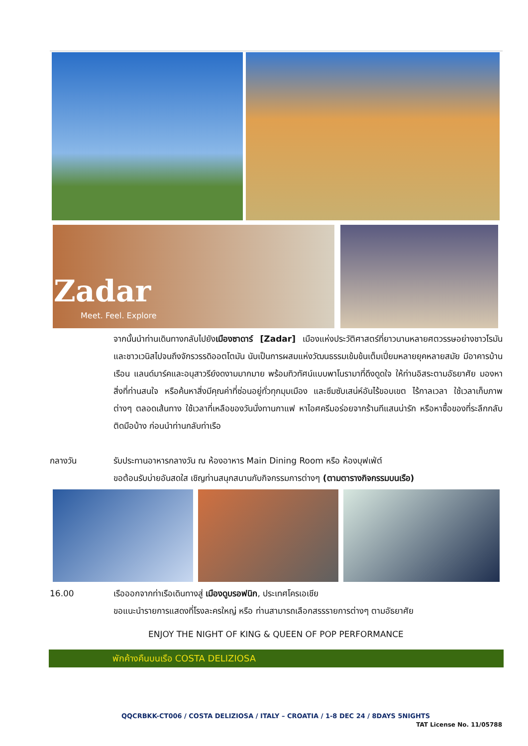Zadar
Meet. Feel. Explore
จากนั้นนำท่านเดินทางกลับไปยังเมืองซาดาร์ [Zadar] เมืองแห่งประวัติศาสตร์ที่ยาวนานหลายศตวรรษอย่างชาวโรมันและชาวเวนิสไปจนถึงจักรวรรดิออตโตมัน นับเป็นการผสมแห่งวัฒนธรรมเข้มข้นเต็มเปี่ยมหลายยุคหลายสมัย มีอาคารบ้านเรือน แลนด์มาร์คและอนุสาวรีย์งดงามมากมาย พร้อมทิวทัศน์แบบพาโนรามาที่ดึงดูดใจ ให้ท่านอิสระตามอัธยาศัย มองหาสิ่งที่ท่านสนใจ หรือค้นหาสิ่งมีคุณค่าที่ซ่อนอยู่ทั่วทุกมุมเมือง และซึมซับเสน่ห์อันไร้ขอบเขต ไร้กาลเวลา ใช้เวลาเก็บภาพต่างๆ ตลอดเส้นทาง ใช้เวลาที่เหลือของวันนั่งทานกาแฟ หาไอศครีมอร่อยจากร้านทีแสนน่ารัก หรือหาซื้อของที่ระลึกกลับติดมือบ้าง ก่อนนำท่านกลับท่าเรือ
กลางวัน
รับประทานอาหารกลางวัน ณ ห้องอาหาร Main Dining Room หรือ ห้องบุฟเฟ่ต์
ขอต้อนรับบ่ายอันสดใส เชิญท่านสนุกสนานกับกิจกรรมการต่างๆ (ตามตารางกิจกรรมบนเรือ)
16.00
เรือออกจากท่าเรือเดินทางสู่ เมืองดูบรอฟนิก, ประเทศโครเอเชีย
ขอแนะนำรายการแสดงที่โรงละครใหญ่ หรือ ท่านสามารถเลือกสรรรายการต่างๆ ตามอัธยาศัย
ENJOY THE NIGHT OF KING & QUEEN OF POP PERFORMANCE
พักค้างคืนบนเรือ COSTA DELIZIOSA
QQCRBKK-CT006 / COSTA DELIZIOSA / ITALY – CROATIA / 1-8 DEC 24 / 8DAYS 5NIGHTS
TAT License No. 11/05788